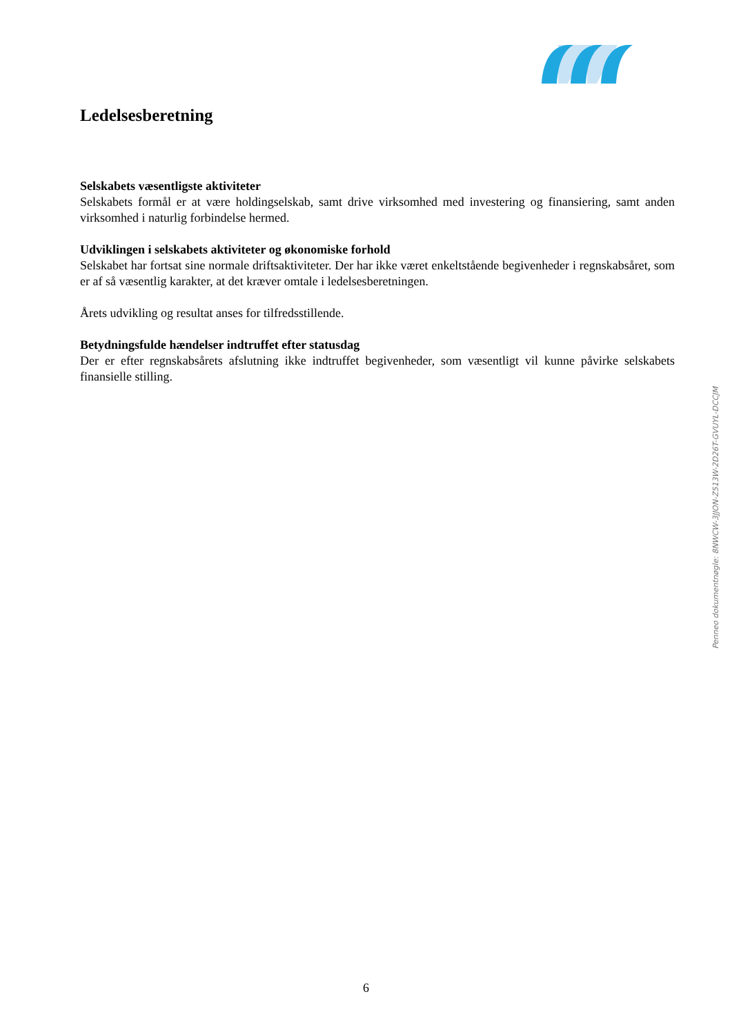Ledelsesberetning
Selskabets væsentligste aktiviteter
Selskabets formål er at være holdingselskab, samt drive virksomhed med investering og finansiering, samt anden virksomhed i naturlig forbindelse hermed.
Udviklingen i selskabets aktiviteter og økonomiske forhold
Selskabet har fortsat sine normale driftsaktiviteter. Der har ikke været enkeltstående begivenheder i regnskabsåret, som er af så væsentlig karakter, at det kræver omtale i ledelsesberetningen.
Årets udvikling og resultat anses for tilfredsstillende.
Betydningsfulde hændelser indtruffet efter statusdag
Der er efter regnskabsårets afslutning ikke indtruffet begivenheder, som væsentligt vil kunne påvirke selskabets finansielle stilling.
Penneo dokumentnøgle: 8NWCW-3JJON-Z513W-2D26T-GVUYL-DCCJM
6